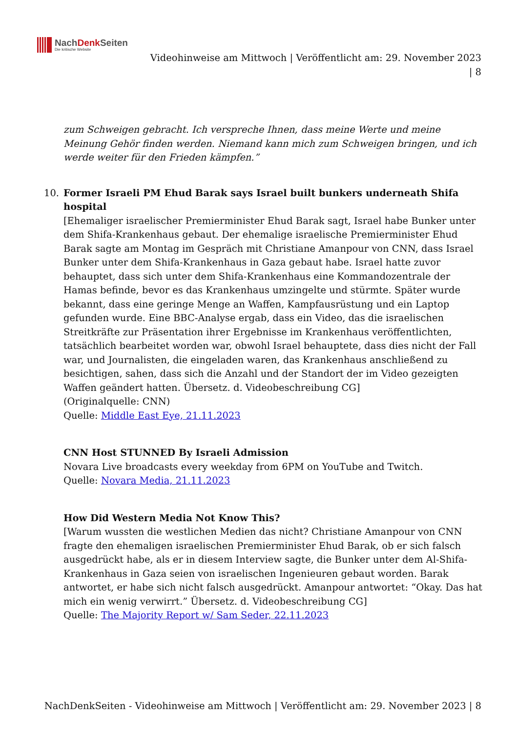NachDenk Seiten
Die kritische Website
Videohinweise am Mittwoch | Veröffentlicht am: 29. November 2023
| 8
zum Schweigen gebracht. Ich verspreche Ihnen, dass meine Werte und meine Meinung Gehör finden werden. Niemand kann mich zum Schweigen bringen, und ich werde weiter für den Frieden kämpfen.”
10. Former Israeli PM Ehud Barak says Israel built bunkers underneath Shifa hospital
[Ehemaliger israelischer Premierminister Ehud Barak sagt, Israel habe Bunker unter dem Shifa-Krankenhaus gebaut. Der ehemalige israelische Premierminister Ehud Barak sagte am Montag im Gespräch mit Christiane Amanpour von CNN, dass Israel Bunker unter dem Shifa-Krankenhaus in Gaza gebaut habe. Israel hatte zuvor behauptet, dass sich unter dem Shifa-Krankenhaus eine Kommandozentrale der Hamas befinde, bevor es das Krankenhaus umzingelte und stürmte. Später wurde bekannt, dass eine geringe Menge an Waffen, Kampfausrüstung und ein Laptop gefunden wurde. Eine BBC-Analyse ergab, dass ein Video, das die israelischen Streitkräfte zur Präsentation ihrer Ergebnisse im Krankenhaus veröffentlichten, tatsächlich bearbeitet worden war, obwohl Israel behauptete, dass dies nicht der Fall war, und Journalisten, die eingeladen waren, das Krankenhaus anschließend zu besichtigen, sahen, dass sich die Anzahl und der Standort der im Video gezeigten Waffen geändert hatten. Übersetz. d. Videobeschreibung CG]
(Originalquelle: CNN)
Quelle: Middle East Eye, 21.11.2023
CNN Host STUNNED By Israeli Admission
Novara Live broadcasts every weekday from 6PM on YouTube and Twitch.
Quelle: Novara Media, 21.11.2023
How Did Western Media Not Know This?
[Warum wussten die westlichen Medien das nicht? Christiane Amanpour von CNN fragte den ehemaligen israelischen Premierminister Ehud Barak, ob er sich falsch ausgedrückt habe, als er in diesem Interview sagte, die Bunker unter dem Al-Shifa-Krankenhaus in Gaza seien von israelischen Ingenieuren gebaut worden. Barak antwortet, er habe sich nicht falsch ausgedrückt. Amanpour antwortet: “Okay. Das hat mich ein wenig verwirrt.” Übersetz. d. Videobeschreibung CG]
Quelle: The Majority Report w/ Sam Seder, 22.11.2023
NachDenkSeiten - Videohinweise am Mittwoch | Veröffentlicht am: 29. November 2023 | 8